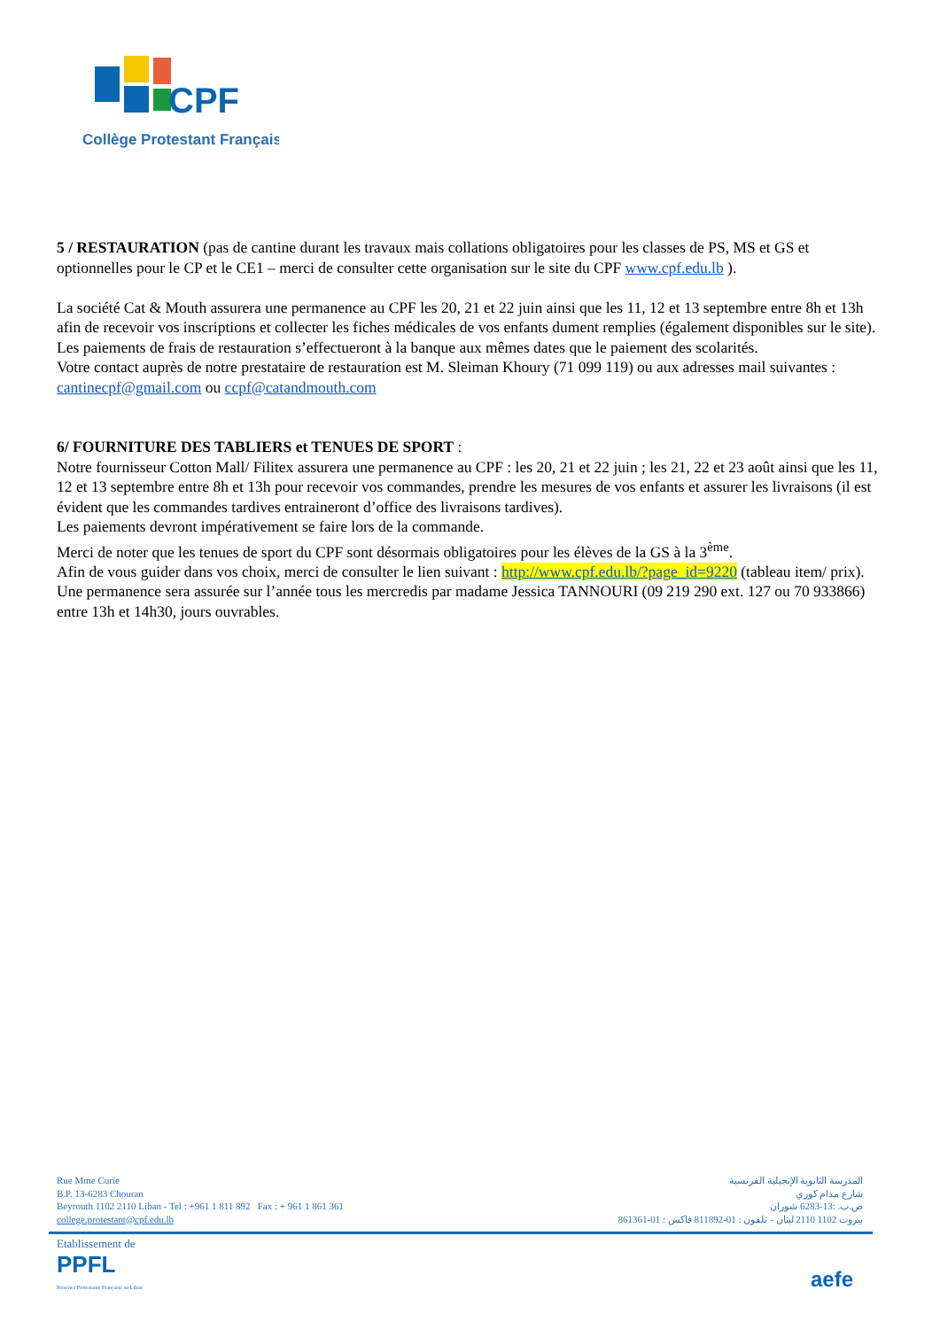CPF
Collège Protestant Français
5 / RESTAURATION (pas de cantine durant les travaux mais collations obligatoires pour les classes de PS, MS et GS et optionnelles pour le CP et le CE1 – merci de consulter cette organisation sur le site du CPF www.cpf.edu.lb ).
La société Cat & Mouth assurera une permanence au CPF les 20, 21 et 22 juin ainsi que les 11, 12 et 13 septembre entre 8h et 13h afin de recevoir vos inscriptions et collecter les fiches médicales de vos enfants dument remplies (également disponibles sur le site).
Les paiements de frais de restauration s’effectueront à la banque aux mêmes dates que le paiement des scolarités.
Votre contact auprès de notre prestataire de restauration est M. Sleiman Khoury (71 099 119) ou aux adresses mail suivantes : cantinecpf@gmail.com ou ccpf@catandmouth.com
6/ FOURNITURE DES TABLIERS et TENUES DE SPORT :
Notre fournisseur Cotton Mall/ Filitex assurera une permanence au CPF : les 20, 21 et 22 juin ; les 21, 22 et 23 août ainsi que les 11, 12 et 13 septembre entre 8h et 13h pour recevoir vos commandes, prendre les mesures de vos enfants et assurer les livraisons (il est évident que les commandes tardives entraineront d’office des livraisons tardives).
Les paiements devront impérativement se faire lors de la commande.
Merci de noter que les tenues de sport du CPF sont désormais obligatoires pour les élèves de la GS à la 3<sup>ème</sup>.
Afin de vous guider dans vos choix, merci de consulter le lien suivant : http://www.cpf.edu.lb/?page_id=9220 (tableau item/ prix).
Une permanence sera assurée sur l’année tous les mercredis par madame Jessica TANNOURI (09 219 290 ext. 127 ou 70 933866) entre 13h et 14h30, jours ouvrables.
Rue Mme Curie
B.P. 13-6283 Chouran
Beyrouth 1102 2110 Liban - Tel : +961 1 811 892 Fax : + 961 1 861 361
college.protestant@cpf.edu.lb
المدرسة الثانوية الإنجيلية الفرنسية
شارع مدام كوري
ص.ب. :13-6283 شوران
بيروت 1102 2110 لبنان - تلفون : 01-811892 فاكس : 01-861361
Etablissement de
PPFL
Présence Protestante Française au Liban
aefe